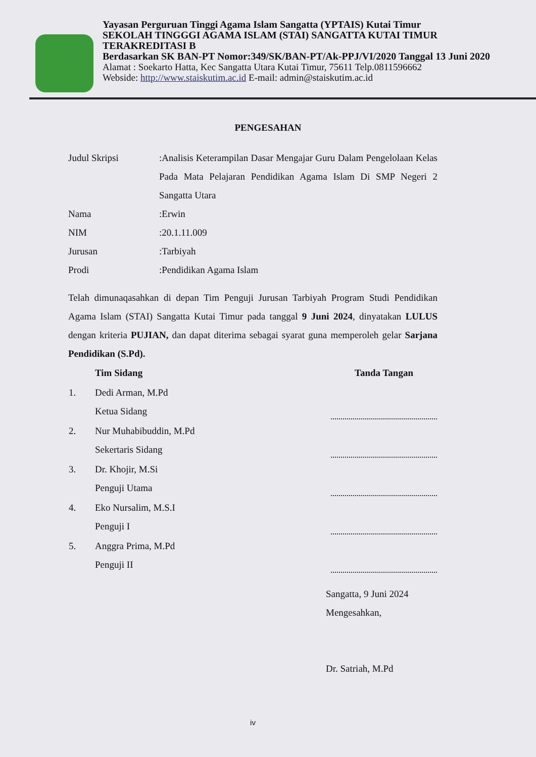Yayasan Perguruan Tinggi Agama Islam Sangatta (YPTAIS) Kutai Timur
SEKOLAH TINGGGI AGAMA ISLAM (STAI) SANGATTA KUTAI TIMUR
TERAKREDITASI B
Berdasarkan SK BAN-PT Nomor:349/SK/BAN-PT/Ak-PPJ/VI/2020 Tanggal 13 Juni 2020
Alamat : Soekarto Hatta, Kec Sangatta Utara Kutai Timur, 75611 Telp.0811596662
Webside: http://www.staiskutim.ac.id E-mail: admin@staiskutim.ac.id
PENGESAHAN
| Judul Skripsi | :Analisis Keterampilan Dasar Mengajar Guru Dalam Pengelolaan Kelas Pada Mata Pelajaran Pendidikan Agama Islam Di SMP Negeri 2 Sangatta Utara |
| Nama | :Erwin |
| NIM | :20.1.11.009 |
| Jurusan | :Tarbiyah |
| Prodi | :Pendidikan Agama Islam |
Telah dimunaqasahkan di depan Tim Penguji Jurusan Tarbiyah Program Studi Pendidikan Agama Islam (STAI) Sangatta Kutai Timur pada tanggal 9 Juni 2024, dinyatakan LULUS dengan kriteria PUJIAN, dan dapat diterima sebagai syarat guna memperoleh gelar Sarjana Pendidikan (S.Pd).
| | Tim Sidang | Tanda Tangan |
| 1. | Dedi Arman, M.Pd Ketua Sidang | |
| 2. | Nur Muhabibuddin, M.Pd Sekertaris Sidang | |
| 3. | Dr. Khojir, M.Si Penguji Utama | |
| 4. | Eko Nursalim, M.S.I Penguji I | |
| 5. | Anggra Prima, M.Pd Penguji II | |
Sangatta, 9 Juni 2024
Mengesahkan,
Dr. Satriah, M.Pd
iv